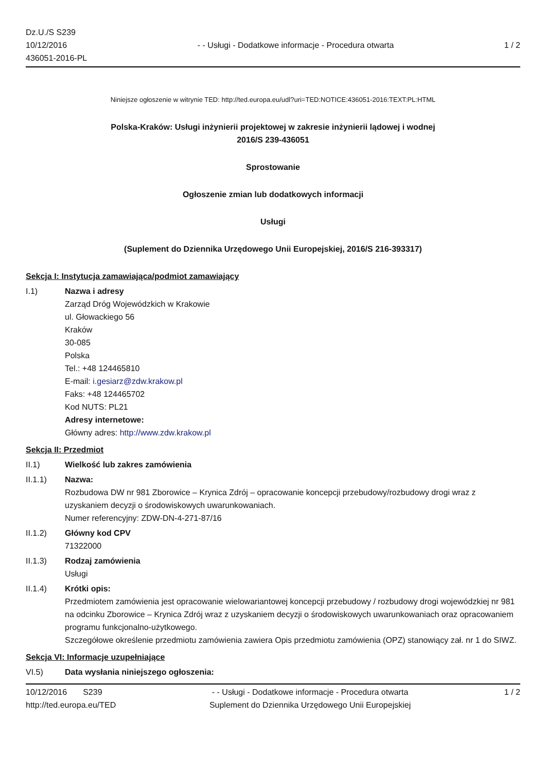Dz.U./S S239
10/12/2016
436051-2016-PL
- - Usługi - Dodatkowe informacje - Procedura otwarta
1 / 2
Niniejsze ogłoszenie w witrynie TED: http://ted.europa.eu/udl?uri=TED:NOTICE:436051-2016:TEXT:PL:HTML
Polska-Kraków: Usługi inżynierii projektowej w zakresie inżynierii lądowej i wodnej
2016/S 239-436051
Sprostowanie
Ogłoszenie zmian lub dodatkowych informacji
Usługi
(Suplement do Dziennika Urzędowego Unii Europejskiej, 2016/S 216-393317)
Sekcja I: Instytucja zamawiająca/podmiot zamawiający
I.1) Nazwa i adresy
Zarząd Dróg Wojewódzkich w Krakowie
ul. Głowackiego 56
Kraków
30-085
Polska
Tel.: +48 124465810
E-mail: i.gesiarz@zdw.krakow.pl
Faks: +48 124465702
Kod NUTS: PL21
Adresy internetowe:
Główny adres: http://www.zdw.krakow.pl
Sekcja II: Przedmiot
II.1) Wielkość lub zakres zamówienia
II.1.1) Nazwa:
Rozbudowa DW nr 981 Zborowice – Krynica Zdrój – opracowanie koncepcji przebudowy/rozbudowy drogi wraz z uzyskaniem decyzji o środowiskowych uwarunkowaniach.
Numer referencyjny: ZDW-DN-4-271-87/16
II.1.2) Główny kod CPV
71322000
II.1.3) Rodzaj zamówienia
Usługi
II.1.4) Krótki opis:
Przedmiotem zamówienia jest opracowanie wielowariantowej koncepcji przebudowy / rozbudowy drogi wojewódzkiej nr 981 na odcinku Zborowice – Krynica Zdrój wraz z uzyskaniem decyzji o środowiskowych uwarunkowaniach oraz opracowaniem programu funkcjonalno-użytkowego.
Szczegółowe określenie przedmiotu zamówienia zawiera Opis przedmiotu zamówienia (OPZ) stanowiący zał. nr 1 do SIWZ.
Sekcja VI: Informacje uzupełniające
VI.5) Data wysłania niniejszego ogłoszenia:
10/12/2016 S239
http://ted.europa.eu/TED
- - Usługi - Dodatkowe informacje - Procedura otwarta
Suplement do Dziennika Urzędowego Unii Europejskiej
1 / 2